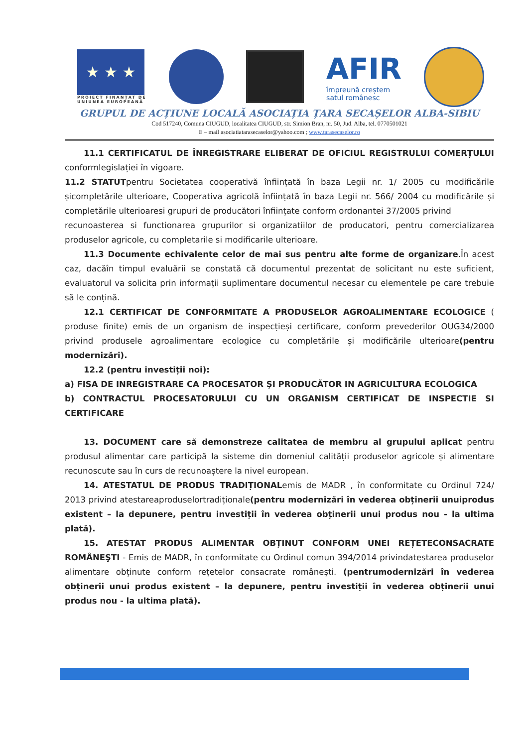★ ★ ★
PROIECT FINANȚAT DE
UNIUNEA EUROPEANĂ
AFIR
împreună creștem
satul românesc
GRUPUL DE ACȚIUNE LOCALĂ ASOCIAȚIA ȚARA SECAȘELOR ALBA-SIBIU
Cod 517240, Comuna CIUGUD, localitatea CIUGUD, str. Simion Bran, nr. 50, Jud. Alba, tel. 0770501021
E – mail asociatiatarasecaselor@yahoo.com ; www.tarasecaselor.ro
11.1 CERTIFICATUL DE ÎNREGISTRARE ELIBERAT DE OFICIUL REGISTRULUI COMERȚULUI conformlegislației în vigoare.
11.2 STATUTpentru Societatea cooperativă înființată în baza Legii nr. 1/ 2005 cu modificările șicompletările ulterioare, Cooperativa agricolă înființată în baza Legii nr. 566/ 2004 cu modificările și completările ulterioaresi grupuri de producători înființate conform ordonantei 37/2005 privind
recunoasterea si functionarea grupurilor si organizatiilor de producatori, pentru comercializarea produselor agricole, cu completarile si modificarile ulterioare.
11.3 Documente echivalente celor de mai sus pentru alte forme de organizare.În acest caz, dacăîn timpul evaluării se constată că documentul prezentat de solicitant nu este suficient, evaluatorul va solicita prin informații suplimentare documentul necesar cu elementele pe care trebuie să le conțină.
12.1 CERTIFICAT DE CONFORMITATE A PRODUSELOR AGROALIMENTARE ECOLOGICE ( produse finite) emis de un organism de inspecțieși certificare, conform prevederilor OUG34/2000 privind produsele agroalimentare ecologice cu completările și modificările ulterioare(pentru modernizări).
12.2 (pentru investiții noi):
a) FISA DE INREGISTRARE CA PROCESATOR ŞI PRODUCĂTOR IN AGRICULTURA ECOLOGICA
b) CONTRACTUL PROCESATORULUI CU UN ORGANISM CERTIFICAT DE INSPECTIE SI CERTIFICARE
13. DOCUMENT care să demonstreze calitatea de membru al grupului aplicat pentru produsul alimentar care participă la sisteme din domeniul calității produselor agricole și alimentare recunoscute sau în curs de recunoaștere la nivel european.
14. ATESTATUL DE PRODUS TRADIȚIONALemis de MADR , în conformitate cu Ordinul 724/ 2013 privind atestareaproduselortradiționale(pentru modernizări în vederea obținerii unuiprodus existent – la depunere, pentru investiții în vederea obținerii unui produs nou - la ultima plată).
15. ATESTAT PRODUS ALIMENTAR OBȚINUT CONFORM UNEI REȚETECONSACRATE ROMÂNEŞTI - Emis de MADR, în conformitate cu Ordinul comun 394/2014 privindatestarea produselor alimentare obținute conform rețetelor consacrate românești. (pentrumodernizări în vederea obținerii unui produs existent – la depunere, pentru investiții în vederea obținerii unui produs nou - la ultima plată).